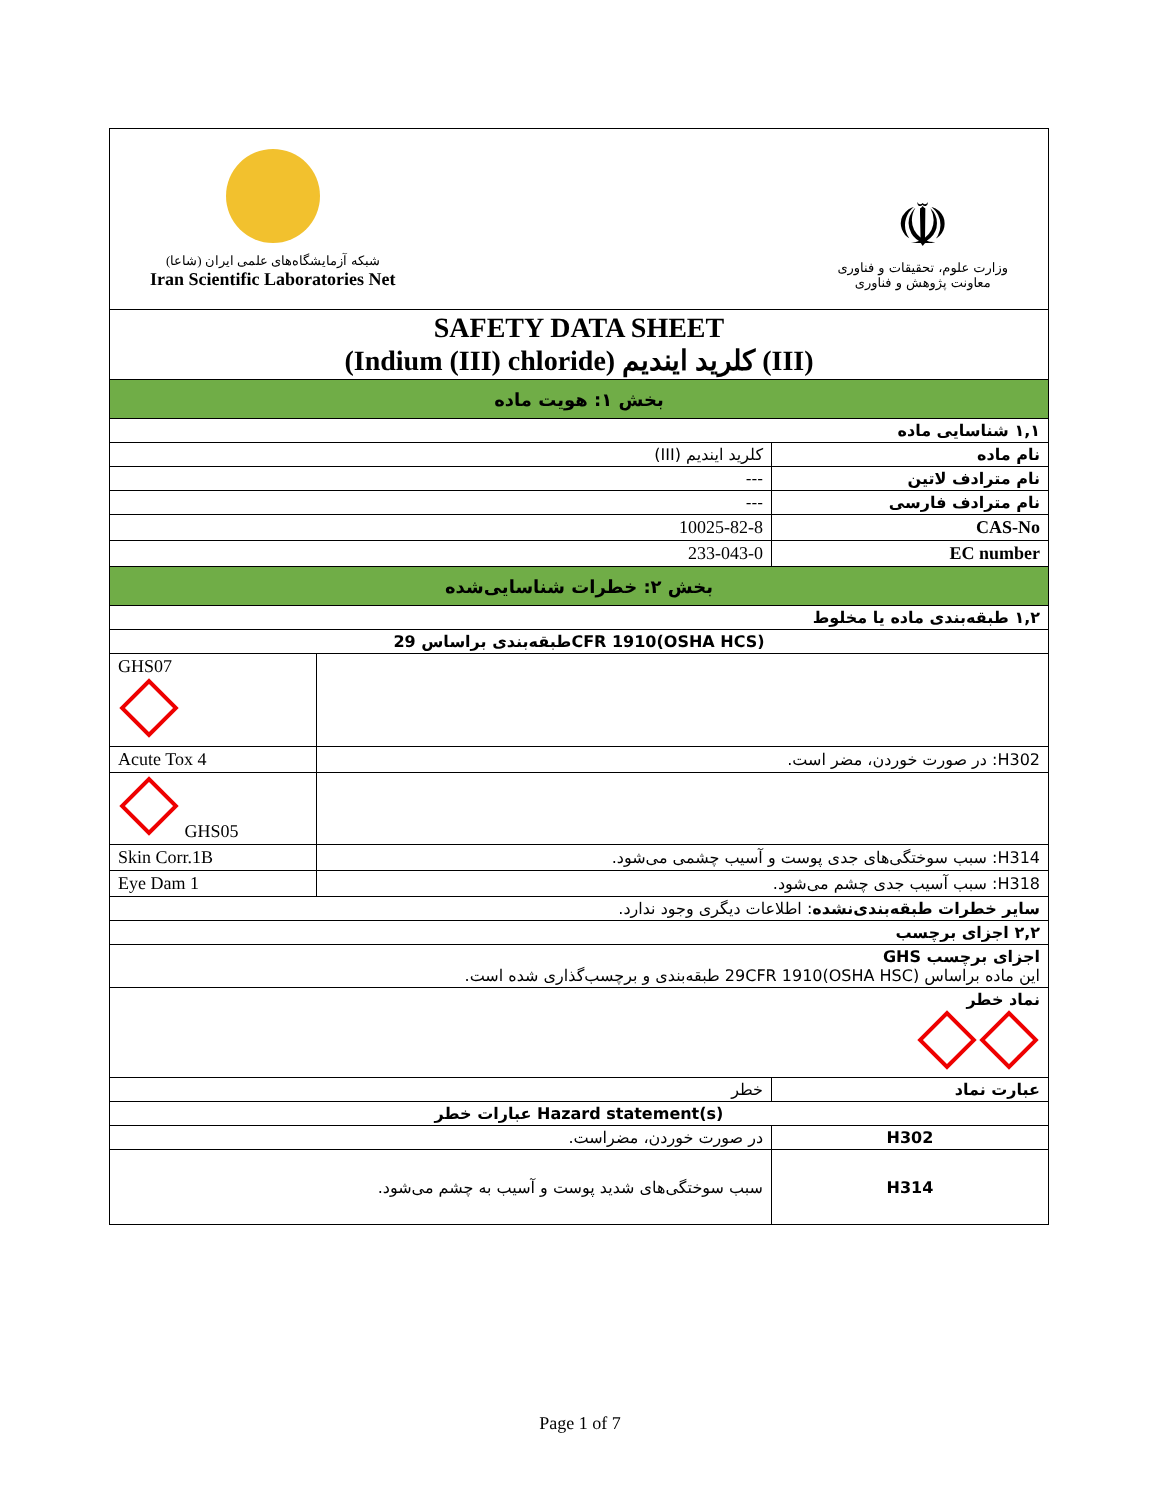| شبکه آزمایشگاه‌های علمی ایران (شاعا) Iran Scientific Laboratories Net ☫ وزارت علوم، تحقیقات و فناوری معاونت پژوهش و فناوری | | |
| SAFETY DATA SHEET (Indium (III) chloride) کلرید ایندیم (III) | | |
| بخش ۱: هویت ماده | | |
| ۱,۱ شناسایی ماده | | |
| کلرید ایندیم (III) | | نام ماده |
| --- | | نام مترادف لاتین |
| --- | | نام مترادف فارسی |
| 10025-82-8 | | CAS-No |
| 233-043-0 | | EC number |
| بخش ۲: خطرات شناسایی‌شده | | |
| ۱,۲ طبقه‌بندی ماده یا مخلوط | | |
| طبقه‌بندی براساس 29CFR 1910(OSHA HCS) | | |
| GHS07 | | |
| Acute Tox 4 | H302: در صورت خوردن، مضر است. | |
| GHS05 | | |
| Skin Corr.1B | H314: سبب سوختگی‌های جدی پوست و آسیب چشمی می‌شود. | |
| Eye Dam 1 | H318: سبب آسیب جدی چشم می‌شود. | |
| سایر خطرات طبقه‌بندی‌نشده : اطلاعات دیگری وجود ندارد. | | |
| ۲,۲ اجزای برچسب | | |
| اجزای برچسب GHS این ماده براساس 29CFR 1910(OSHA HSC) طبقه‌بندی و برچسب‌گذاری شده است. | | |
| نماد خطر | | |
| خطر | | عبارت نماد |
| عبارات خطر Hazard statement(s) | | |
| در صورت خوردن، مضراست. | | H302 |
| سبب سوختگی‌های شدید پوست و آسیب به چشم می‌شود. | | H314 |
Page 1 of 7